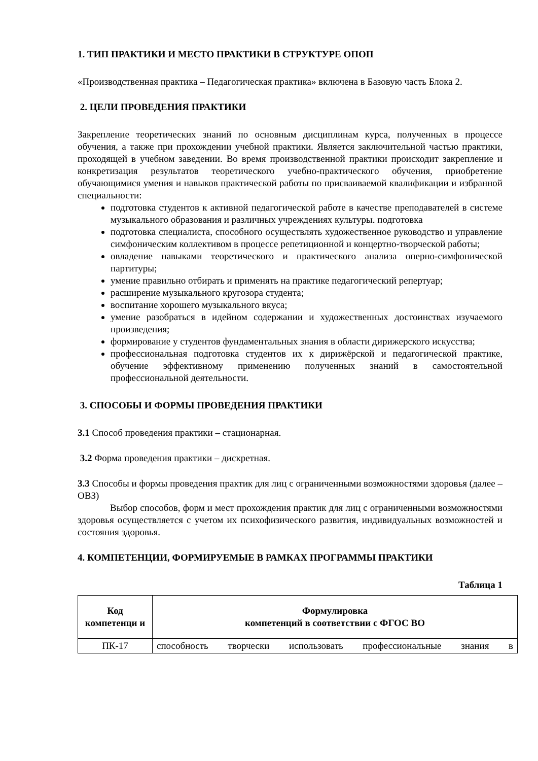1. ТИП ПРАКТИКИ И МЕСТО ПРАКТИКИ В СТРУКТУРЕ ОПОП
«Производственная практика – Педагогическая практика» включена в Базовую часть Блока 2.
2. ЦЕЛИ ПРОВЕДЕНИЯ ПРАКТИКИ
Закрепление теоретических знаний по основным дисциплинам курса, полученных в процессе обучения, а также при прохождении учебной практики. Является заключительной частью практики, проходящей в учебном заведении. Во время производственной практики происходит закрепление и конкретизация результатов теоретического учебно-практического обучения, приобретение обучающимися умения и навыков практической работы по присваиваемой квалификации и избранной специальности:
подготовка студентов к активной педагогической работе в качестве преподавателей в системе музыкального образования и различных учреждениях культуры. подготовка
подготовка специалиста, способного осуществлять художественное руководство и управление симфоническим коллективом в процессе репетиционной и концертно-творческой работы;
овладение навыками теоретического и практического анализа оперно-симфонической партитуры;
умение правильно отбирать и применять на практике педагогический репертуар;
расширение музыкального кругозора студента;
воспитание хорошего музыкального вкуса;
умение разобраться в идейном содержании и художественных достоинствах изучаемого произведения;
формирование у студентов фундаментальных знания в области дирижерского искусства;
профессиональная подготовка студентов их к дирижёрской и педагогической практике, обучение эффективному применению полученных знаний в самостоятельной профессиональной деятельности.
3. СПОСОБЫ И ФОРМЫ ПРОВЕДЕНИЯ ПРАКТИКИ
3.1 Способ проведения практики – стационарная.
3.2 Форма проведения практики – дискретная.
3.3 Способы и формы проведения практик для лиц с ограниченными возможностями здоровья (далее – ОВЗ)
Выбор способов, форм и мест прохождения практик для лиц с ограниченными возможностями здоровья осуществляется с учетом их психофизического развития, индивидуальных возможностей и состояния здоровья.
4. КОМПЕТЕНЦИИ, ФОРМИРУЕМЫЕ В РАМКАХ ПРОГРАММЫ ПРАКТИКИ
Таблица 1
| Код компетенци и | Формулировка компетенций в соответствии с ФГОС ВО |
| --- | --- |
| ПК-17 | способность творчески использовать профессиональные знания в |